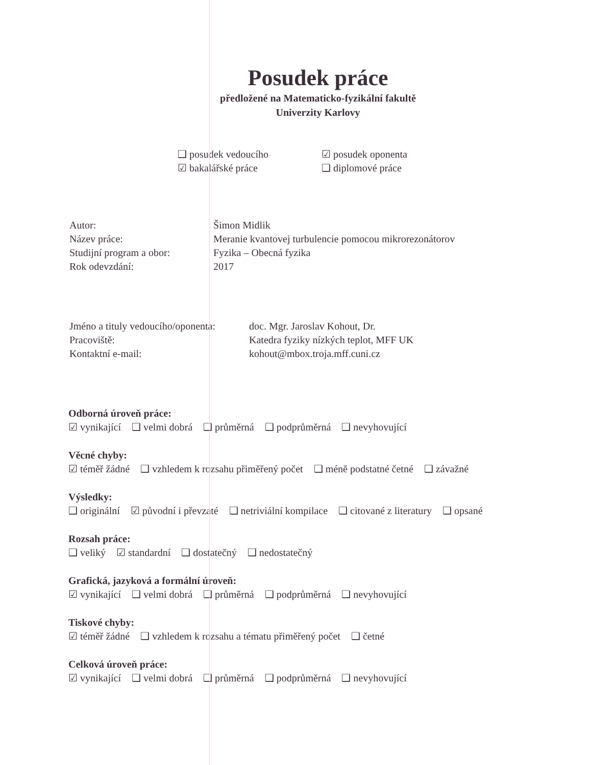Posudek práce
předložené na Matematicko-fyzikální fakultě
Univerzity Karlovy
❑ posudek vedoucího
☑ posudek oponenta
☑ bakalářské práce
❑ diplomové práce
Autor:
Šimon Midlik
Název práce:
Meranie kvantovej turbulencie pomocou mikrorezonátorov
Studijní program a obor:
Fyzika – Obecná fyzika
Rok odevzdání:
2017
Jméno a tituly vedoucího/oponenta:
doc. Mgr. Jaroslav Kohout, Dr.
Pracoviště:
Katedra fyziky nízkých teplot, MFF UK
Kontaktní e-mail:
kohout@mbox.troja.mff.cuni.cz
Odborná úroveň práce:
☑ vynikající ❑ velmi dobrá ❑ průměrná ❑ podprůměrná ❑ nevyhovující
Věcné chyby:
☑ téměř žádné ❑ vzhledem k rozsahu přiměřený počet ❑ méně podstatné četné ❑ závažné
Výsledky:
❑ originální ☑ původní i převzaté ❑ netriviální kompilace ❑ citované z literatury ❑ opsané
Rozsah práce:
❑ veliký ☑ standardní ❑ dostatečný ❑ nedostatečný
Grafická, jazyková a formální úroveň:
☑ vynikající ❑ velmi dobrá ❑ průměrná ❑ podprůměrná ❑ nevyhovující
Tiskové chyby:
☑ téměř žádné ❑ vzhledem k rozsahu a tématu přiměřený počet ❑ četné
Celková úroveň práce:
☑ vynikající ❑ velmi dobrá ❑ průměrná ❑ podprůměrná ❑ nevyhovující